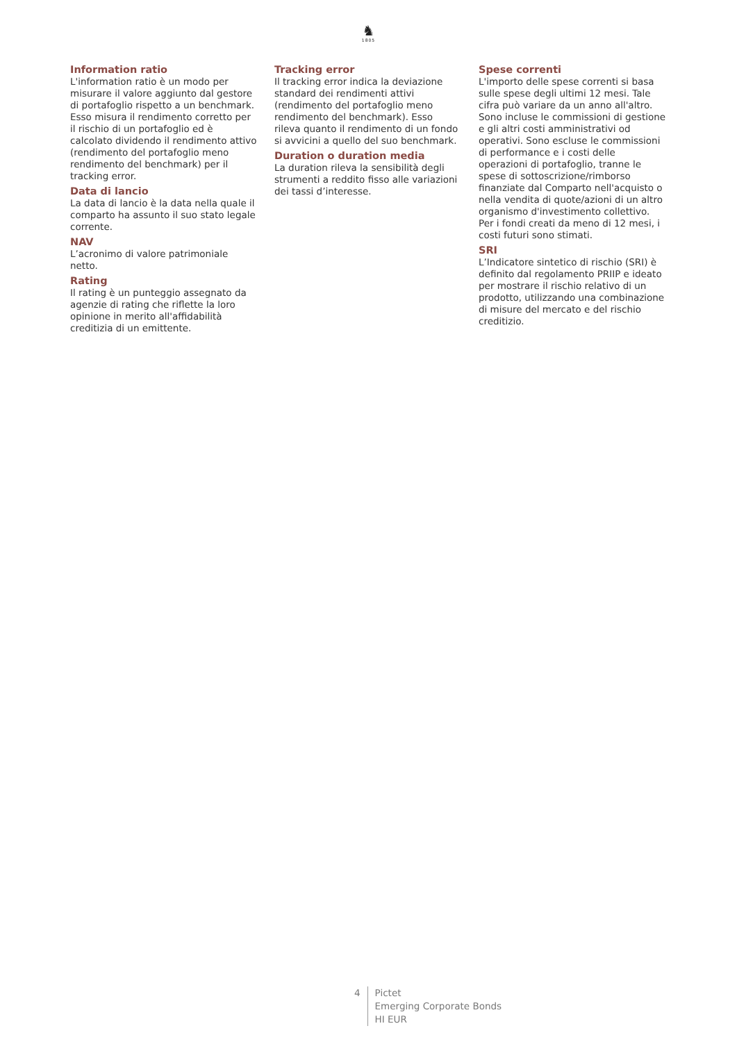♞
1805
Information ratio
L'information ratio è un modo per misurare il valore aggiunto dal gestore di portafoglio rispetto a un benchmark. Esso misura il rendimento corretto per il rischio di un portafoglio ed è calcolato dividendo il rendimento attivo (rendimento del portafoglio meno rendimento del benchmark) per il tracking error.
Data di lancio
La data di lancio è la data nella quale il comparto ha assunto il suo stato legale corrente.
NAV
L’acronimo di valore patrimoniale netto.
Rating
Il rating è un punteggio assegnato da agenzie di rating che riflette la loro opinione in merito all'affidabilità creditizia di un emittente.
Tracking error
Il tracking error indica la deviazione standard dei rendimenti attivi (rendimento del portafoglio meno rendimento del benchmark). Esso rileva quanto il rendimento di un fondo si avvicini a quello del suo benchmark.
Duration o duration media
La duration rileva la sensibilità degli strumenti a reddito fisso alle variazioni dei tassi d’interesse.
Spese correnti
L'importo delle spese correnti si basa sulle spese degli ultimi 12 mesi. Tale cifra può variare da un anno all'altro. Sono incluse le commissioni di gestione e gli altri costi amministrativi od operativi. Sono escluse le commissioni di performance e i costi delle operazioni di portafoglio, tranne le spese di sottoscrizione/rimborso finanziate dal Comparto nell'acquisto o nella vendita di quote/azioni di un altro organismo d'investimento collettivo. Per i fondi creati da meno di 12 mesi, i costi futuri sono stimati.
SRI
L’Indicatore sintetico di rischio (SRI) è definito dal regolamento PRIIP e ideato per mostrare il rischio relativo di un prodotto, utilizzando una combinazione di misure del mercato e del rischio creditizio.
4 Pictet
Emerging Corporate Bonds
HI EUR